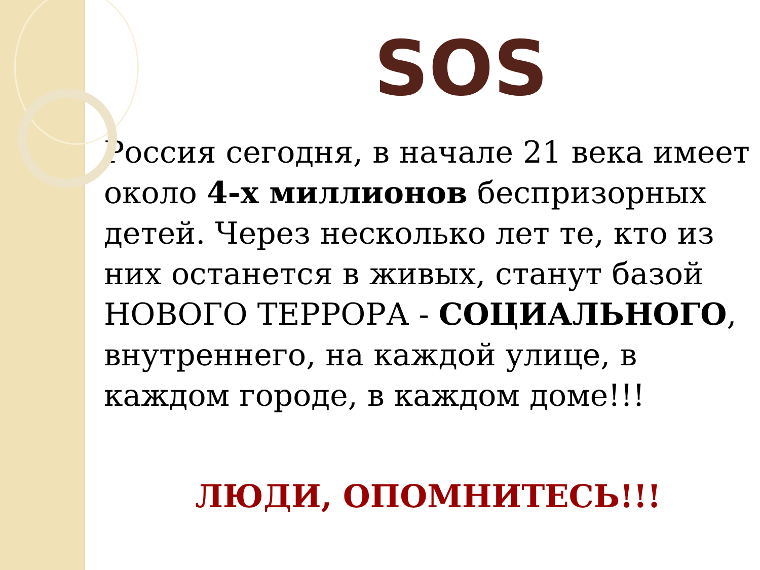SOS
Россия сегодня, в начале 21 века имеет около 4-х миллионов беспризорных детей. Через несколько лет те, кто из них останется в живых, станут базой НОВОГО ТЕРРОРА - СОЦИАЛЬНОГО, внутреннего, на каждой улице, в каждом городе, в каждом доме!!!
ЛЮДИ, ОПОМНИТЕСЬ!!!